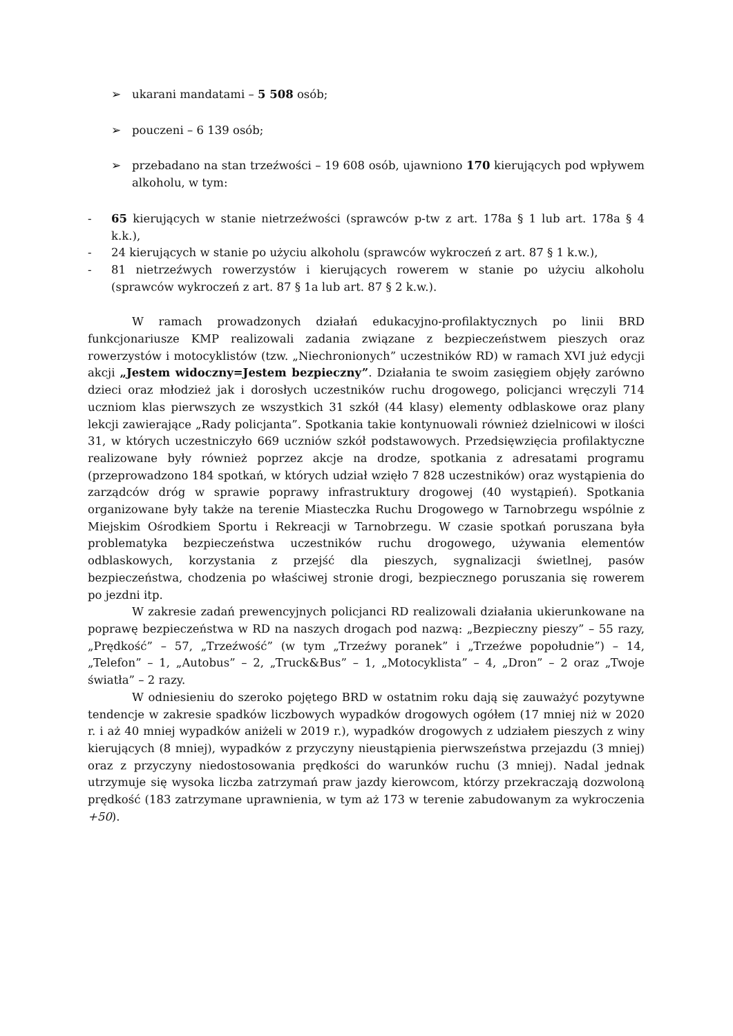➢ ukarani mandatami – 5 508 osób;
➢ pouczeni – 6 139 osób;
➢ przebadano na stan trzeźwości – 19 608 osób, ujawniono 170 kierujących pod wpływem alkoholu, w tym:
- 65 kierujących w stanie nietrzeźwości (sprawców p-tw z art. 178a § 1 lub art. 178a § 4 k.k.),
- 24 kierujących w stanie po użyciu alkoholu (sprawców wykroczeń z art. 87 § 1 k.w.),
- 81 nietrzeźwych rowerzystów i kierujących rowerem w stanie po użyciu alkoholu (sprawców wykroczeń z art. 87 § 1a lub art. 87 § 2 k.w.).
W ramach prowadzonych działań edukacyjno-profilaktycznych po linii BRD funkcjonariusze KMP realizowali zadania związane z bezpieczeństwem pieszych oraz rowerzystów i motocyklistów (tzw. „Niechronionych” uczestników RD) w ramach XVI już edycji akcji „Jestem widoczny=Jestem bezpieczny”. Działania te swoim zasięgiem objęły zarówno dzieci oraz młodzież jak i dorosłych uczestników ruchu drogowego, policjanci wręczyli 714 uczniom klas pierwszych ze wszystkich 31 szkół (44 klasy) elementy odblaskowe oraz plany lekcji zawierające „Rady policjanta”. Spotkania takie kontynuowali również dzielnicowi w ilości 31, w których uczestniczyło 669 uczniów szkół podstawowych. Przedsięwzięcia profilaktyczne realizowane były również poprzez akcje na drodze, spotkania z adresatami programu (przeprowadzono 184 spotkań, w których udział wzięło 7 828 uczestników) oraz wystąpienia do zarządców dróg w sprawie poprawy infrastruktury drogowej (40 wystąpień). Spotkania organizowane były także na terenie Miasteczka Ruchu Drogowego w Tarnobrzegu wspólnie z Miejskim Ośrodkiem Sportu i Rekreacji w Tarnobrzegu. W czasie spotkań poruszana była problematyka bezpieczeństwa uczestników ruchu drogowego, używania elementów odblaskowych, korzystania z przejść dla pieszych, sygnalizacji świetlnej, pasów bezpieczeństwa, chodzenia po właściwej stronie drogi, bezpiecznego poruszania się rowerem po jezdni itp.
W zakresie zadań prewencyjnych policjanci RD realizowali działania ukierunkowane na poprawę bezpieczeństwa w RD na naszych drogach pod nazwą: „Bezpieczny pieszy” – 55 razy, „Prędkość” – 57, „Trzeźwość” (w tym „Trzeźwy poranek” i „Trzeźwe popołudnie”) – 14, „Telefon” – 1, „Autobus” – 2, „Truck&Bus” – 1, „Motocyklista” – 4, „Dron” – 2 oraz „Twoje światła” – 2 razy.
W odniesieniu do szeroko pojętego BRD w ostatnim roku dają się zauważyć pozytywne tendencje w zakresie spadków liczbowych wypadków drogowych ogółem (17 mniej niż w 2020 r. i aż 40 mniej wypadków aniżeli w 2019 r.), wypadków drogowych z udziałem pieszych z winy kierujących (8 mniej), wypadków z przyczyny nieustąpienia pierwszeństwa przejazdu (3 mniej) oraz z przyczyny niedostosowania prędkości do warunków ruchu (3 mniej). Nadal jednak utrzymuje się wysoka liczba zatrzymań praw jazdy kierowcom, którzy przekraczają dozwoloną prędkość (183 zatrzymane uprawnienia, w tym aż 173 w terenie zabudowanym za wykroczenia +50).